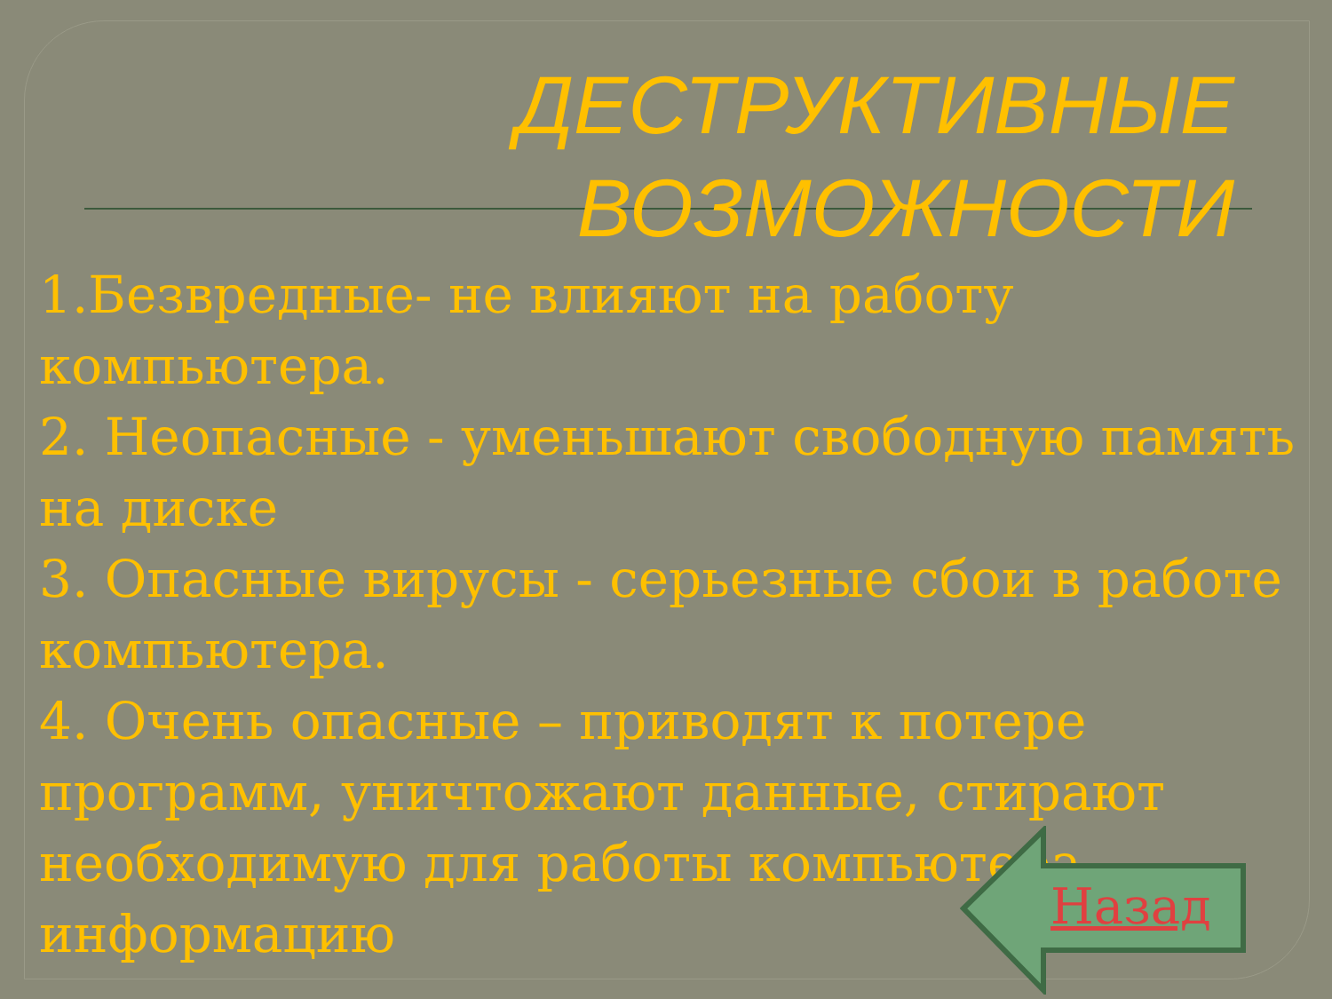ДЕСТРУКТИВНЫЕ
ВОЗМОЖНОСТИ
1.Безвредные- не влияют на работу компьютера.
2. Неопасные - уменьшают свободную память на диске
3. Опасные вирусы - серьезные сбои в работе компьютера.
4. Очень опасные – приводят к потере программ, уничтожают данные, стирают необходимую для работы компьютера информацию
Назад